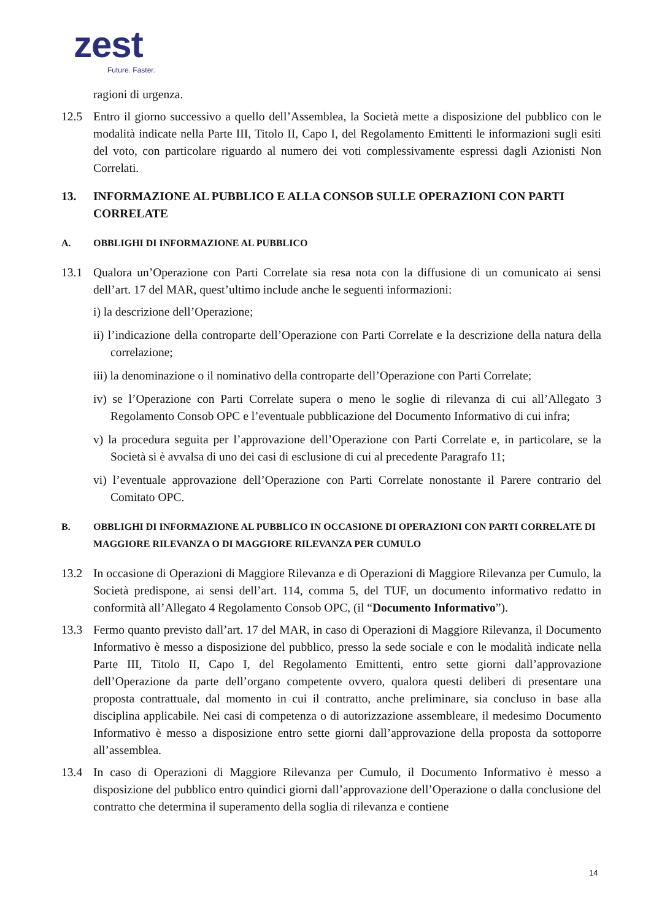zest
Future. Faster.
ragioni di urgenza.
12.5 Entro il giorno successivo a quello dell’Assemblea, la Società mette a disposizione del pubblico con le modalità indicate nella Parte III, Titolo II, Capo I, del Regolamento Emittenti le informazioni sugli esiti del voto, con particolare riguardo al numero dei voti complessivamente espressi dagli Azionisti Non Correlati.
13. INFORMAZIONE AL PUBBLICO E ALLA CONSOB SULLE OPERAZIONI CON PARTI CORRELATE
A. OBBLIGHI DI INFORMAZIONE AL PUBBLICO
13.1 Qualora un’Operazione con Parti Correlate sia resa nota con la diffusione di un comunicato ai sensi dell’art. 17 del MAR, quest’ultimo include anche le seguenti informazioni:
i) la descrizione dell’Operazione;
ii) l’indicazione della controparte dell’Operazione con Parti Correlate e la descrizione della natura della correlazione;
iii) la denominazione o il nominativo della controparte dell’Operazione con Parti Correlate;
iv) se l’Operazione con Parti Correlate supera o meno le soglie di rilevanza di cui all’Allegato 3 Regolamento Consob OPC e l’eventuale pubblicazione del Documento Informativo di cui infra;
v) la procedura seguita per l’approvazione dell’Operazione con Parti Correlate e, in particolare, se la Società si è avvalsa di uno dei casi di esclusione di cui al precedente Paragrafo 11;
vi) l’eventuale approvazione dell’Operazione con Parti Correlate nonostante il Parere contrario del Comitato OPC.
B. OBBLIGHI DI INFORMAZIONE AL PUBBLICO IN OCCASIONE DI OPERAZIONI CON PARTI CORRELATE DI MAGGIORE RILEVANZA O DI MAGGIORE RILEVANZA PER CUMULO
13.2 In occasione di Operazioni di Maggiore Rilevanza e di Operazioni di Maggiore Rilevanza per Cumulo, la Società predispone, ai sensi dell’art. 114, comma 5, del TUF, un documento informativo redatto in conformità all’Allegato 4 Regolamento Consob OPC, (il “Documento Informativo”).
13.3 Fermo quanto previsto dall’art. 17 del MAR, in caso di Operazioni di Maggiore Rilevanza, il Documento Informativo è messo a disposizione del pubblico, presso la sede sociale e con le modalità indicate nella Parte III, Titolo II, Capo I, del Regolamento Emittenti, entro sette giorni dall’approvazione dell’Operazione da parte dell’organo competente ovvero, qualora questi deliberi di presentare una proposta contrattuale, dal momento in cui il contratto, anche preliminare, sia concluso in base alla disciplina applicabile. Nei casi di competenza o di autorizzazione assembleare, il medesimo Documento Informativo è messo a disposizione entro sette giorni dall’approvazione della proposta da sottoporre all’assemblea.
13.4 In caso di Operazioni di Maggiore Rilevanza per Cumulo, il Documento Informativo è messo a disposizione del pubblico entro quindici giorni dall’approvazione dell’Operazione o dalla conclusione del contratto che determina il superamento della soglia di rilevanza e contiene
14